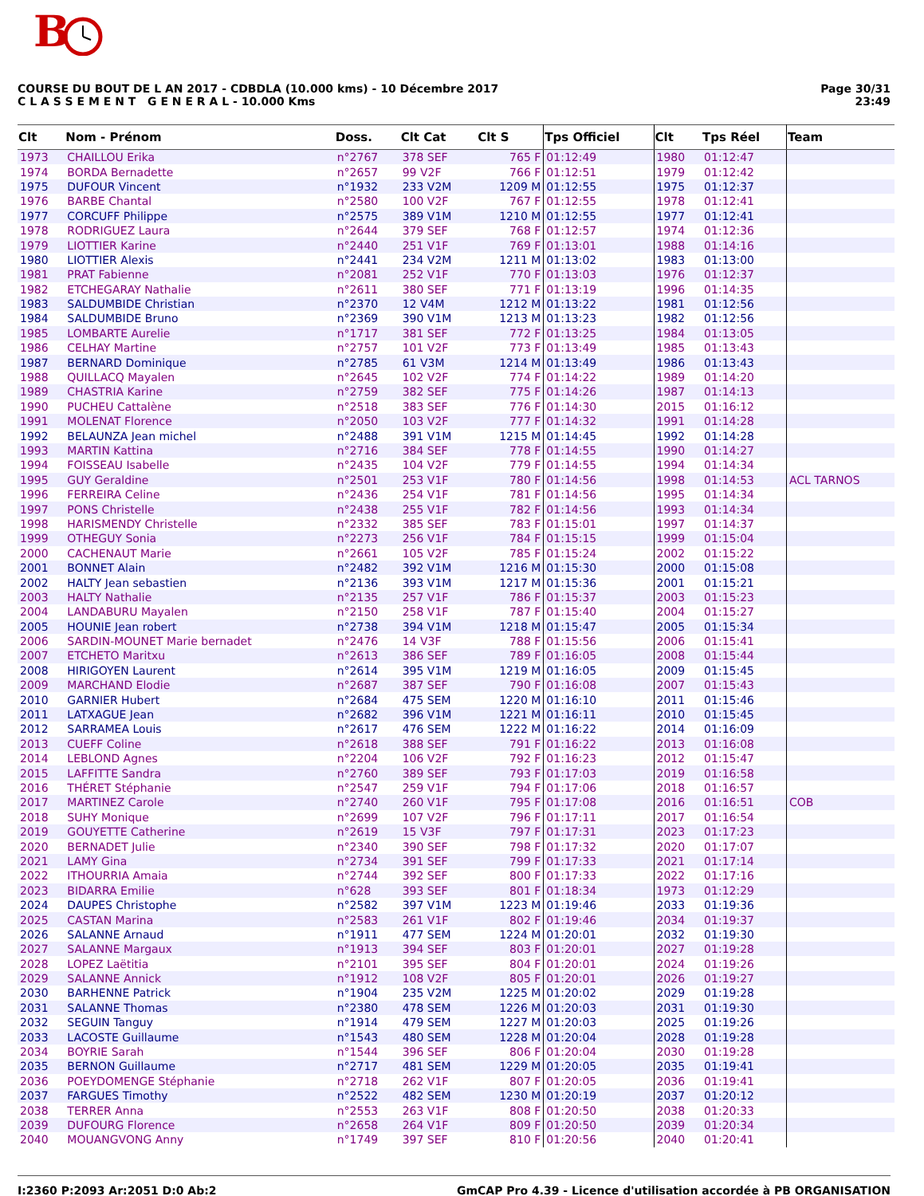B
COURSE DU BOUT DE L AN 2017 - CDBDLA (10.000 kms) - 10 Décembre 2017
C L A S S E M E N T G E N E R A L - 10.000 Kms
Page 30/31
23:49
| Clt | Nom - Prénom | Doss. | Clt Cat | Clt S | Tps Officiel | Clt | Tps Réel | Team |
| --- | --- | --- | --- | --- | --- | --- | --- | --- |
| 1973 | CHAILLOU Erika | n°2767 | 378 SEF | 765 F | 01:12:49 | 1980 | 01:12:47 | |
| 1974 | BORDA Bernadette | n°2657 | 99 V2F | 766 F | 01:12:51 | 1979 | 01:12:42 | |
| 1975 | DUFOUR Vincent | n°1932 | 233 V2M | 1209 M | 01:12:55 | 1975 | 01:12:37 | |
| 1976 | BARBE Chantal | n°2580 | 100 V2F | 767 F | 01:12:55 | 1978 | 01:12:41 | |
| 1977 | CORCUFF Philippe | n°2575 | 389 V1M | 1210 M | 01:12:55 | 1977 | 01:12:41 | |
| 1978 | RODRIGUEZ Laura | n°2644 | 379 SEF | 768 F | 01:12:57 | 1974 | 01:12:36 | |
| 1979 | LIOTTIER Karine | n°2440 | 251 V1F | 769 F | 01:13:01 | 1988 | 01:14:16 | |
| 1980 | LIOTTIER Alexis | n°2441 | 234 V2M | 1211 M | 01:13:02 | 1983 | 01:13:00 | |
| 1981 | PRAT Fabienne | n°2081 | 252 V1F | 770 F | 01:13:03 | 1976 | 01:12:37 | |
| 1982 | ETCHEGARAY Nathalie | n°2611 | 380 SEF | 771 F | 01:13:19 | 1996 | 01:14:35 | |
| 1983 | SALDUMBIDE Christian | n°2370 | 12 V4M | 1212 M | 01:13:22 | 1981 | 01:12:56 | |
| 1984 | SALDUMBIDE Bruno | n°2369 | 390 V1M | 1213 M | 01:13:23 | 1982 | 01:12:56 | |
| 1985 | LOMBARTE Aurelie | n°1717 | 381 SEF | 772 F | 01:13:25 | 1984 | 01:13:05 | |
| 1986 | CELHAY Martine | n°2757 | 101 V2F | 773 F | 01:13:49 | 1985 | 01:13:43 | |
| 1987 | BERNARD Dominique | n°2785 | 61 V3M | 1214 M | 01:13:49 | 1986 | 01:13:43 | |
| 1988 | QUILLACQ Mayalen | n°2645 | 102 V2F | 774 F | 01:14:22 | 1989 | 01:14:20 | |
| 1989 | CHASTRIA Karine | n°2759 | 382 SEF | 775 F | 01:14:26 | 1987 | 01:14:13 | |
| 1990 | PUCHEU Cattalène | n°2518 | 383 SEF | 776 F | 01:14:30 | 2015 | 01:16:12 | |
| 1991 | MOLENAT Florence | n°2050 | 103 V2F | 777 F | 01:14:32 | 1991 | 01:14:28 | |
| 1992 | BELAUNZA Jean michel | n°2488 | 391 V1M | 1215 M | 01:14:45 | 1992 | 01:14:28 | |
| 1993 | MARTIN Kattina | n°2716 | 384 SEF | 778 F | 01:14:55 | 1990 | 01:14:27 | |
| 1994 | FOISSEAU Isabelle | n°2435 | 104 V2F | 779 F | 01:14:55 | 1994 | 01:14:34 | |
| 1995 | GUY Geraldine | n°2501 | 253 V1F | 780 F | 01:14:56 | 1998 | 01:14:53 | ACL TARNOS |
| 1996 | FERREIRA Celine | n°2436 | 254 V1F | 781 F | 01:14:56 | 1995 | 01:14:34 | |
| 1997 | PONS Christelle | n°2438 | 255 V1F | 782 F | 01:14:56 | 1993 | 01:14:34 | |
| 1998 | HARISMENDY Christelle | n°2332 | 385 SEF | 783 F | 01:15:01 | 1997 | 01:14:37 | |
| 1999 | OTHEGUY Sonia | n°2273 | 256 V1F | 784 F | 01:15:15 | 1999 | 01:15:04 | |
| 2000 | CACHENAUT Marie | n°2661 | 105 V2F | 785 F | 01:15:24 | 2002 | 01:15:22 | |
| 2001 | BONNET Alain | n°2482 | 392 V1M | 1216 M | 01:15:30 | 2000 | 01:15:08 | |
| 2002 | HALTY Jean sebastien | n°2136 | 393 V1M | 1217 M | 01:15:36 | 2001 | 01:15:21 | |
| 2003 | HALTY Nathalie | n°2135 | 257 V1F | 786 F | 01:15:37 | 2003 | 01:15:23 | |
| 2004 | LANDABURU Mayalen | n°2150 | 258 V1F | 787 F | 01:15:40 | 2004 | 01:15:27 | |
| 2005 | HOUNIE Jean robert | n°2738 | 394 V1M | 1218 M | 01:15:47 | 2005 | 01:15:34 | |
| 2006 | SARDIN-MOUNET Marie bernadet | n°2476 | 14 V3F | 788 F | 01:15:56 | 2006 | 01:15:41 | |
| 2007 | ETCHETO Maritxu | n°2613 | 386 SEF | 789 F | 01:16:05 | 2008 | 01:15:44 | |
| 2008 | HIRIGOYEN Laurent | n°2614 | 395 V1M | 1219 M | 01:16:05 | 2009 | 01:15:45 | |
| 2009 | MARCHAND Elodie | n°2687 | 387 SEF | 790 F | 01:16:08 | 2007 | 01:15:43 | |
| 2010 | GARNIER Hubert | n°2684 | 475 SEM | 1220 M | 01:16:10 | 2011 | 01:15:46 | |
| 2011 | LATXAGUE Jean | n°2682 | 396 V1M | 1221 M | 01:16:11 | 2010 | 01:15:45 | |
| 2012 | SARRAMEA Louis | n°2617 | 476 SEM | 1222 M | 01:16:22 | 2014 | 01:16:09 | |
| 2013 | CUEFF Coline | n°2618 | 388 SEF | 791 F | 01:16:22 | 2013 | 01:16:08 | |
| 2014 | LEBLOND Agnes | n°2204 | 106 V2F | 792 F | 01:16:23 | 2012 | 01:15:47 | |
| 2015 | LAFFITTE Sandra | n°2760 | 389 SEF | 793 F | 01:17:03 | 2019 | 01:16:58 | |
| 2016 | THÉRET Stéphanie | n°2547 | 259 V1F | 794 F | 01:17:06 | 2018 | 01:16:57 | |
| 2017 | MARTINEZ Carole | n°2740 | 260 V1F | 795 F | 01:17:08 | 2016 | 01:16:51 | COB |
| 2018 | SUHY Monique | n°2699 | 107 V2F | 796 F | 01:17:11 | 2017 | 01:16:54 | |
| 2019 | GOUYETTE Catherine | n°2619 | 15 V3F | 797 F | 01:17:31 | 2023 | 01:17:23 | |
| 2020 | BERNADET Julie | n°2340 | 390 SEF | 798 F | 01:17:32 | 2020 | 01:17:07 | |
| 2021 | LAMY Gina | n°2734 | 391 SEF | 799 F | 01:17:33 | 2021 | 01:17:14 | |
| 2022 | ITHOURRIA Amaia | n°2744 | 392 SEF | 800 F | 01:17:33 | 2022 | 01:17:16 | |
| 2023 | BIDARRA Emilie | n°628 | 393 SEF | 801 F | 01:18:34 | 1973 | 01:12:29 | |
| 2024 | DAUPES Christophe | n°2582 | 397 V1M | 1223 M | 01:19:46 | 2033 | 01:19:36 | |
| 2025 | CASTAN Marina | n°2583 | 261 V1F | 802 F | 01:19:46 | 2034 | 01:19:37 | |
| 2026 | SALANNE Arnaud | n°1911 | 477 SEM | 1224 M | 01:20:01 | 2032 | 01:19:30 | |
| 2027 | SALANNE Margaux | n°1913 | 394 SEF | 803 F | 01:20:01 | 2027 | 01:19:28 | |
| 2028 | LOPEZ Laëtitia | n°2101 | 395 SEF | 804 F | 01:20:01 | 2024 | 01:19:26 | |
| 2029 | SALANNE Annick | n°1912 | 108 V2F | 805 F | 01:20:01 | 2026 | 01:19:27 | |
| 2030 | BARHENNE Patrick | n°1904 | 235 V2M | 1225 M | 01:20:02 | 2029 | 01:19:28 | |
| 2031 | SALANNE Thomas | n°2380 | 478 SEM | 1226 M | 01:20:03 | 2031 | 01:19:30 | |
| 2032 | SEGUIN Tanguy | n°1914 | 479 SEM | 1227 M | 01:20:03 | 2025 | 01:19:26 | |
| 2033 | LACOSTE Guillaume | n°1543 | 480 SEM | 1228 M | 01:20:04 | 2028 | 01:19:28 | |
| 2034 | BOYRIE Sarah | n°1544 | 396 SEF | 806 F | 01:20:04 | 2030 | 01:19:28 | |
| 2035 | BERNON Guillaume | n°2717 | 481 SEM | 1229 M | 01:20:05 | 2035 | 01:19:41 | |
| 2036 | POEYDOMENGE Stéphanie | n°2718 | 262 V1F | 807 F | 01:20:05 | 2036 | 01:19:41 | |
| 2037 | FARGUES Timothy | n°2522 | 482 SEM | 1230 M | 01:20:19 | 2037 | 01:20:12 | |
| 2038 | TERRER Anna | n°2553 | 263 V1F | 808 F | 01:20:50 | 2038 | 01:20:33 | |
| 2039 | DUFOURG Florence | n°2658 | 264 V1F | 809 F | 01:20:50 | 2039 | 01:20:34 | |
| 2040 | MOUANGVONG Anny | n°1749 | 397 SEF | 810 F | 01:20:56 | 2040 | 01:20:41 | |
I:2360 P:2093 Ar:2051 D:0 Ab:2 GmCAP Pro 4.39 - Licence d'utilisation accordée à PB ORGANISATION